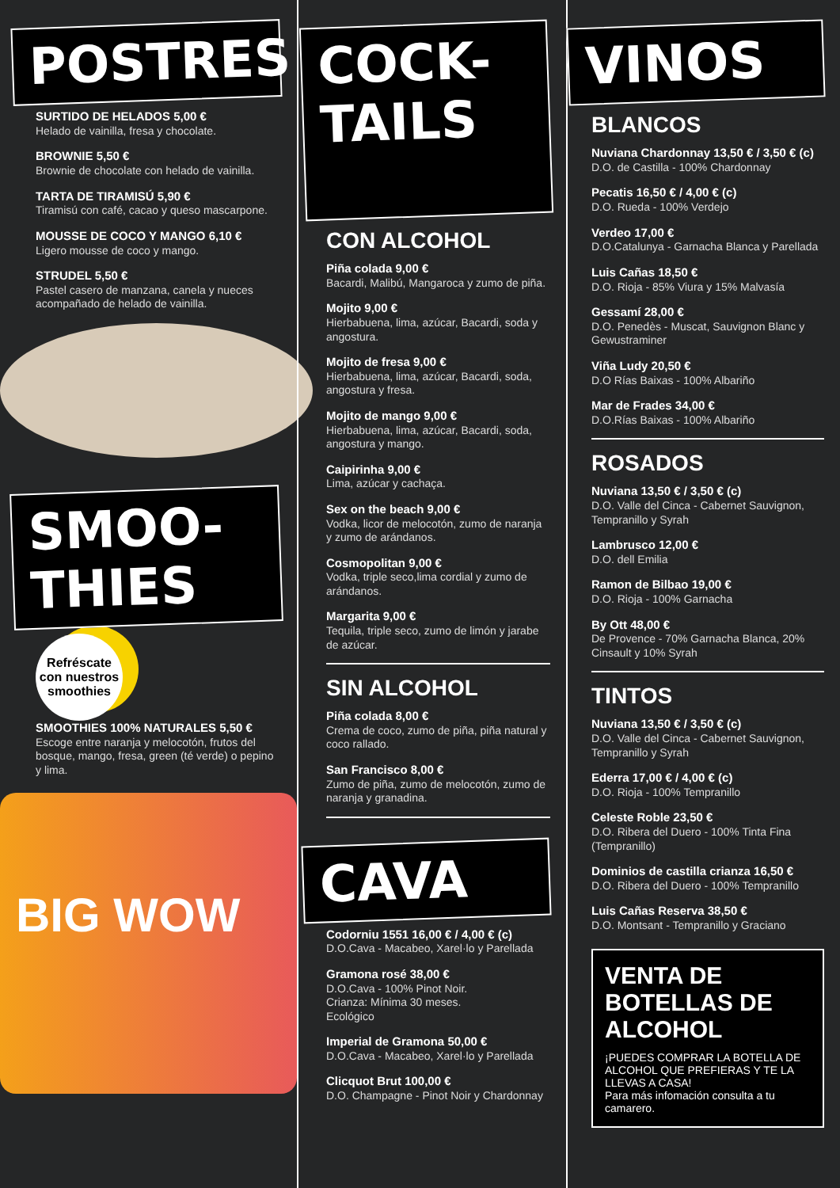POSTRES
SURTIDO DE HELADOS 5,00 €
Helado de vainilla, fresa y chocolate.
BROWNIE 5,50 €
Brownie de chocolate con helado de vainilla.
TARTA DE TIRAMISÚ 5,90 €
Tiramisú con café, cacao y queso mascarpone.
MOUSSE DE COCO Y MANGO 6,10 €
Ligero mousse de coco y mango.
STRUDEL 5,50 €
Pastel casero de manzana, canela y nueces acompañado de helado de vainilla.
SMOO-
THIES
Refréscate con nuestros smoothies
SMOOTHIES 100% NATURALES 5,50 €
Escoge entre naranja y melocotón, frutos del bosque, mango, fresa, green (té verde) o pepino y lima.
BIG WOW
COCK-
TAILS
CON ALCOHOL
Piña colada 9,00 €
Bacardi, Malibú, Mangaroca y zumo de piña.
Mojito 9,00 €
Hierbabuena, lima, azúcar, Bacardi, soda y angostura.
Mojito de fresa 9,00 €
Hierbabuena, lima, azúcar, Bacardi, soda, angostura y fresa.
Mojito de mango 9,00 €
Hierbabuena, lima, azúcar, Bacardi, soda, angostura y mango.
Caipirinha 9,00 €
Lima, azúcar y cachaça.
Sex on the beach 9,00 €
Vodka, licor de melocotón, zumo de naranja y zumo de arándanos.
Cosmopolitan 9,00 €
Vodka, triple seco,lima cordial y zumo de arándanos.
Margarita 9,00 €
Tequila, triple seco, zumo de limón y jarabe de azúcar.
SIN ALCOHOL
Piña colada 8,00 €
Crema de coco, zumo de piña, piña natural y coco rallado.
San Francisco 8,00 €
Zumo de piña, zumo de melocotón, zumo de naranja y granadina.
CAVA
Codorniu 1551 16,00 € / 4,00 € (c)
D.O.Cava - Macabeo, Xarel·lo y Parellada
Gramona rosé 38,00 €
D.O.Cava - 100% Pinot Noir.
Crianza: Mínima 30 meses.
Ecológico
Imperial de Gramona 50,00 €
D.O.Cava - Macabeo, Xarel·lo y Parellada
Clicquot Brut 100,00 €
D.O. Champagne - Pinot Noir y Chardonnay
VINOS
BLANCOS
Nuviana Chardonnay 13,50 € / 3,50 € (c)
D.O. de Castilla - 100% Chardonnay
Pecatis 16,50 € / 4,00 € (c)
D.O. Rueda - 100% Verdejo
Verdeo 17,00 €
D.O.Catalunya - Garnacha Blanca y Parellada
Luis Cañas 18,50 €
D.O. Rioja - 85% Viura y 15% Malvasía
Gessamí 28,00 €
D.O. Penedès - Muscat, Sauvignon Blanc y Gewustraminer
Viña Ludy 20,50 €
D.O Rías Baixas - 100% Albariño
Mar de Frades 34,00 €
D.O.Rías Baixas - 100% Albariño
ROSADOS
Nuviana 13,50 € / 3,50 € (c)
D.O. Valle del Cinca - Cabernet Sauvignon, Tempranillo y Syrah
Lambrusco 12,00 €
D.O. dell Emilia
Ramon de Bilbao 19,00 €
D.O. Rioja - 100% Garnacha
By Ott 48,00 €
De Provence - 70% Garnacha Blanca, 20% Cinsault y 10% Syrah
TINTOS
Nuviana 13,50 € / 3,50 € (c)
D.O. Valle del Cinca - Cabernet Sauvignon, Tempranillo y Syrah
Ederra 17,00 € / 4,00 € (c)
D.O. Rioja - 100% Tempranillo
Celeste Roble 23,50 €
D.O. Ribera del Duero - 100% Tinta Fina (Tempranillo)
Dominios de castilla crianza 16,50 €
D.O. Ribera del Duero - 100% Tempranillo
Luis Cañas Reserva 38,50 €
D.O. Montsant - Tempranillo y Graciano
VENTA DE BOTELLAS DE ALCOHOL
¡PUEDES COMPRAR LA BOTELLA DE ALCOHOL QUE PREFIERAS Y TE LA LLEVAS A CASA!
Para más infomación consulta a tu camarero.